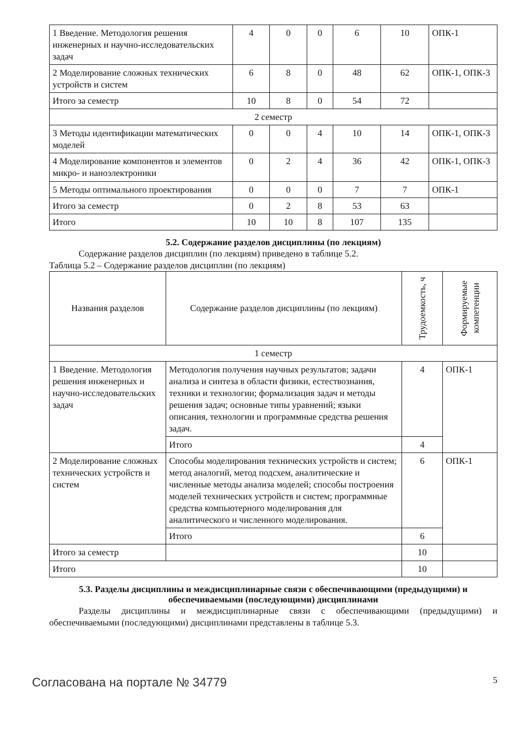| 1 Введение. Методология решения инженерных и научно-исследовательских задач | 4 | 0 | 0 | 6 | 10 | ОПК-1 |
| 2 Моделирование сложных технических устройств и систем | 6 | 8 | 0 | 48 | 62 | ОПК-1, ОПК-3 |
| Итого за семестр | 10 | 8 | 0 | 54 | 72 | |
| 2 семестр | | | | | | |
| 3 Методы идентификации математических моделей | 0 | 0 | 4 | 10 | 14 | ОПК-1, ОПК-3 |
| 4 Моделирование компонентов и элементов микро- и наноэлектроники | 0 | 2 | 4 | 36 | 42 | ОПК-1, ОПК-3 |
| 5 Методы оптимального проектирования | 0 | 0 | 0 | 7 | 7 | ОПК-1 |
| Итого за семестр | 0 | 2 | 8 | 53 | 63 | |
| Итого | 10 | 10 | 8 | 107 | 135 | |
5.2. Содержание разделов дисциплины (по лекциям)
Содержание разделов дисциплин (по лекциям) приведено в таблице 5.2.
Таблица 5.2 – Содержание разделов дисциплин (по лекциям)
| Названия разделов | Содержание разделов дисциплины (по лекциям) | Трудоемкость, ч | Формируемые компетенции |
| --- | --- | --- | --- |
| 1 семестр | | | |
| 1 Введение. Методология решения инженерных и научно-исследовательских задач | Методология получения научных результатов; задачи анализа и синтеза в области физики, естествознания, техники и технологии; формализация задач и методы решения задач; основные типы уравнений; языки описания, технологии и программные средства решения задач. | 4 | ОПК-1 |
| | Итого | 4 | |
| 2 Моделирование сложных технических устройств и систем | Способы моделирования технических устройств и систем; метод аналогий, метод подсхем, аналитические и численные методы анализа моделей; способы построения моделей технических устройств и систем; программные средства компьютерного моделирования для аналитического и численного моделирования. | 6 | ОПК-1 |
| | Итого | 6 | |
| Итого за семестр | | 10 | |
| Итого | | 10 | |
5.3. Разделы дисциплины и междисциплинарные связи с обеспечивающими (предыдущими) и обеспечиваемыми (последующими) дисциплинами
Разделы дисциплины и междисциплинарные связи с обеспечивающими (предыдущими) и обеспечиваемыми (последующими) дисциплинами представлены в таблице 5.3.
Согласована на портале № 34779 5